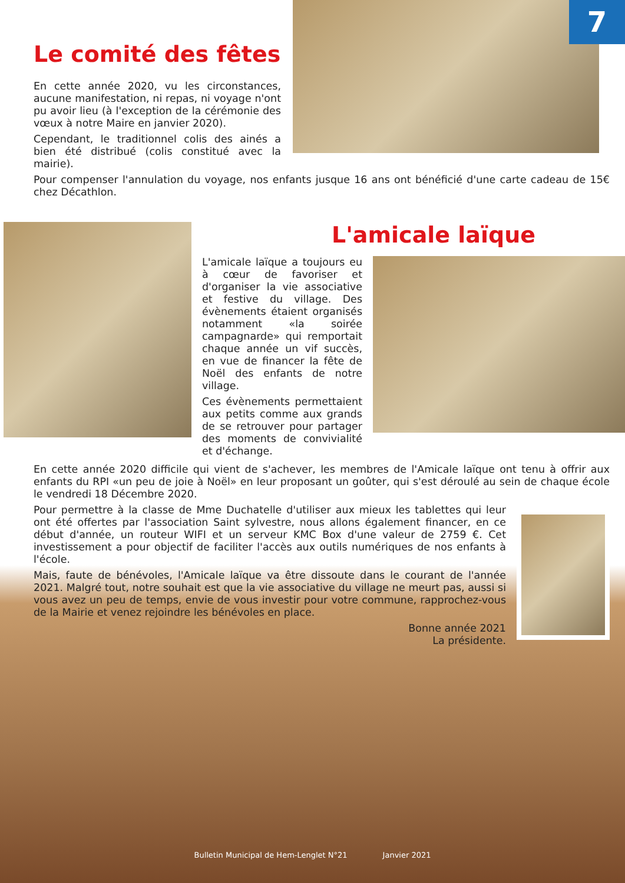7
Le comité des fêtes
En cette année 2020, vu les circonstances, aucune manifestation, ni repas, ni voyage n'ont pu avoir lieu (à l'exception de la cérémonie des vœux à notre Maire en janvier 2020).
Cependant, le traditionnel colis des ainés a bien été distribué (colis constitué avec la mairie).
Pour compenser l'annulation du voyage, nos enfants jusque 16 ans ont bénéficié d'une carte cadeau de 15€ chez Décathlon.
L'amicale laïque
L'amicale laïque a toujours eu à cœur de favoriser et d'organiser la vie associative et festive du village. Des évènements étaient organisés notamment «la soirée campagnarde» qui remportait chaque année un vif succès, en vue de financer la fête de Noël des enfants de notre village.
Ces évènements permettaient aux petits comme aux grands de se retrouver pour partager des moments de convivialité et d'échange.
En cette année 2020 difficile qui vient de s'achever, les membres de l'Amicale laïque ont tenu à offrir aux enfants du RPI «un peu de joie à Noël» en leur proposant un goûter, qui s'est déroulé au sein de chaque école le vendredi 18 Décembre 2020.
Pour permettre à la classe de Mme Duchatelle d'utiliser aux mieux les tablettes qui leur ont été offertes par l'association Saint sylvestre, nous allons également financer, en ce début d'année, un routeur WIFI et un serveur KMC Box d'une valeur de 2759 €. Cet investissement a pour objectif de faciliter l'accès aux outils numériques de nos enfants à l'école.
Mais, faute de bénévoles, l'Amicale laïque va être dissoute dans le courant de l'année 2021. Malgré tout, notre souhait est que la vie associative du village ne meurt pas, aussi si vous avez un peu de temps, envie de vous investir pour votre commune, rapprochez-vous de la Mairie et venez rejoindre les bénévoles en place.
Bonne année 2021
La présidente.
Bulletin Municipal de Hem-Lenglet N°21 Janvier 2021